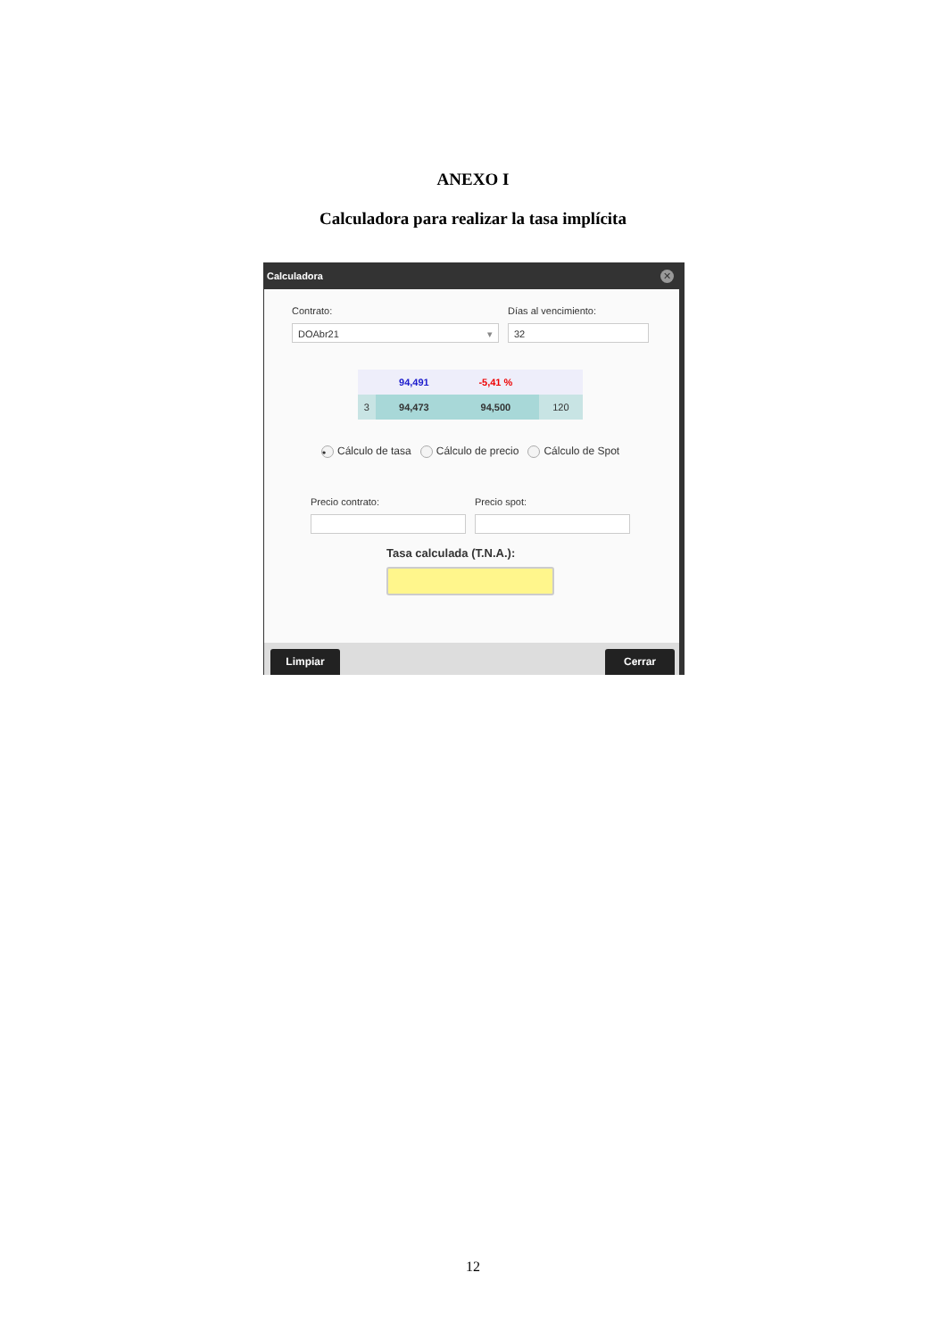ANEXO I
Calculadora para realizar la tasa implícita
Calculadora
✕
Contrato: Días al vencimiento:
DOAbr21 ▾ 32
| | 94,491 | -5,41 % | |
| 3 | 94,473 | 94,500 | 120 |
• Cálculo de tasa Cálculo de precio Cálculo de Spot
Precio contrato: Precio spot:
Tasa calculada (T.N.A.):
Limpiar Cerrar
12